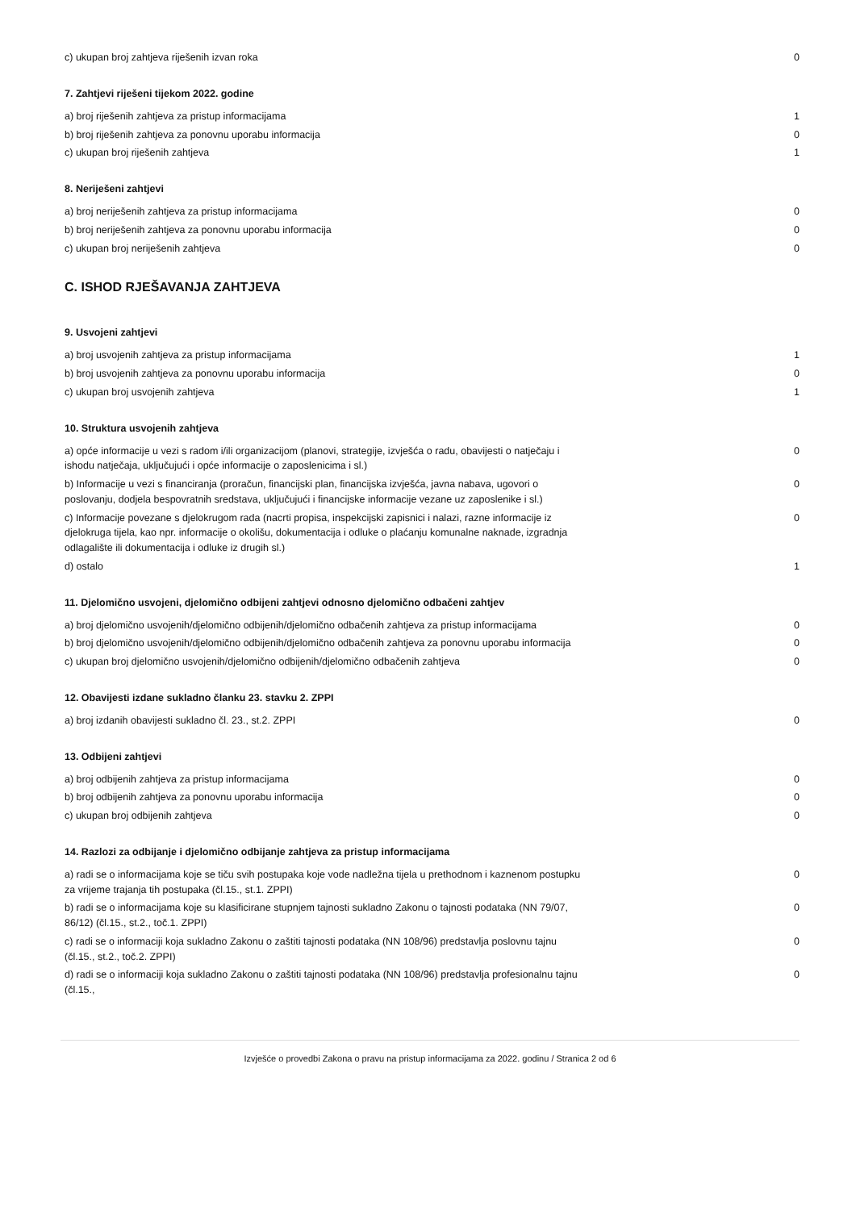| c) ukupan broj zahtjeva riješenih izvan roka | 0 |
7. Zahtjevi riješeni tijekom 2022. godine
| a) broj riješenih zahtjeva za pristup informacijama | 1 |
| b) broj riješenih zahtjeva za ponovnu uporabu informacija | 0 |
| c) ukupan broj riješenih zahtjeva | 1 |
8. Neriješeni zahtjevi
| a) broj neriješenih zahtjeva za pristup informacijama | 0 |
| b) broj neriješenih zahtjeva za ponovnu uporabu informacija | 0 |
| c) ukupan broj neriješenih zahtjeva | 0 |
C. ISHOD RJEŠAVANJA ZAHTJEVA
9. Usvojeni zahtjevi
| a) broj usvojenih zahtjeva za pristup informacijama | 1 |
| b) broj usvojenih zahtjeva za ponovnu uporabu informacija | 0 |
| c) ukupan broj usvojenih zahtjeva | 1 |
10. Struktura usvojenih zahtjeva
| a) opće informacije u vezi s radom i/ili organizacijom (planovi, strategije, izvješća o radu, obavijesti o natječaju i ishodu natječaja, uključujući i opće informacije o zaposlenicima i sl.) | 0 |
| b) Informacije u vezi s financiranja (proračun, financijski plan, financijska izvješća, javna nabava, ugovori o poslovanju, dodjela bespovratnih sredstava, uključujući i financijske informacije vezane uz zaposlenike i sl.) | 0 |
| c) Informacije povezane s djelokrugom rada (nacrti propisa, inspekcijski zapisnici i nalazi, razne informacije iz djelokruga tijela, kao npr. informacije o okolišu, dokumentacija i odluke o plaćanju komunalne naknade, izgradnja odlagalište ili dokumentacija i odluke iz drugih sl.) | 0 |
| d) ostalo | 1 |
11. Djelomično usvojeni, djelomično odbijeni zahtjevi odnosno djelomično odbačeni zahtjev
| a) broj djelomično usvojenih/djelomično odbijenih/djelomično odbačenih zahtjeva za pristup informacijama | 0 |
| b) broj djelomično usvojenih/djelomično odbijenih/djelomično odbačenih zahtjeva za ponovnu uporabu informacija | 0 |
| c) ukupan broj djelomično usvojenih/djelomično odbijenih/djelomično odbačenih zahtjeva | 0 |
12. Obavijesti izdane sukladno članku 23. stavku 2. ZPPI
| a) broj izdanih obavijesti sukladno čl. 23., st.2. ZPPI | 0 |
13. Odbijeni zahtjevi
| a) broj odbijenih zahtjeva za pristup informacijama | 0 |
| b) broj odbijenih zahtjeva za ponovnu uporabu informacija | 0 |
| c) ukupan broj odbijenih zahtjeva | 0 |
14. Razlozi za odbijanje i djelomično odbijanje zahtjeva za pristup informacijama
| a) radi se o informacijama koje se tiču svih postupaka koje vode nadležna tijela u prethodnom i kaznenom postupku za vrijeme trajanja tih postupaka (čl.15., st.1. ZPPI) | 0 |
| b) radi se o informacijama koje su klasificirane stupnjem tajnosti sukladno Zakonu o tajnosti podataka (NN 79/07, 86/12) (čl.15., st.2., toč.1. ZPPI) | 0 |
| c) radi se o informaciji koja sukladno Zakonu o zaštiti tajnosti podataka (NN 108/96) predstavlja poslovnu tajnu (čl.15., st.2., toč.2. ZPPI) | 0 |
| d) radi se o informaciji koja sukladno Zakonu o zaštiti tajnosti podataka (NN 108/96) predstavlja profesionalnu tajnu (čl.15., | 0 |
Izvješće o provedbi Zakona o pravu na pristup informacijama za 2022. godinu / Stranica 2 od 6